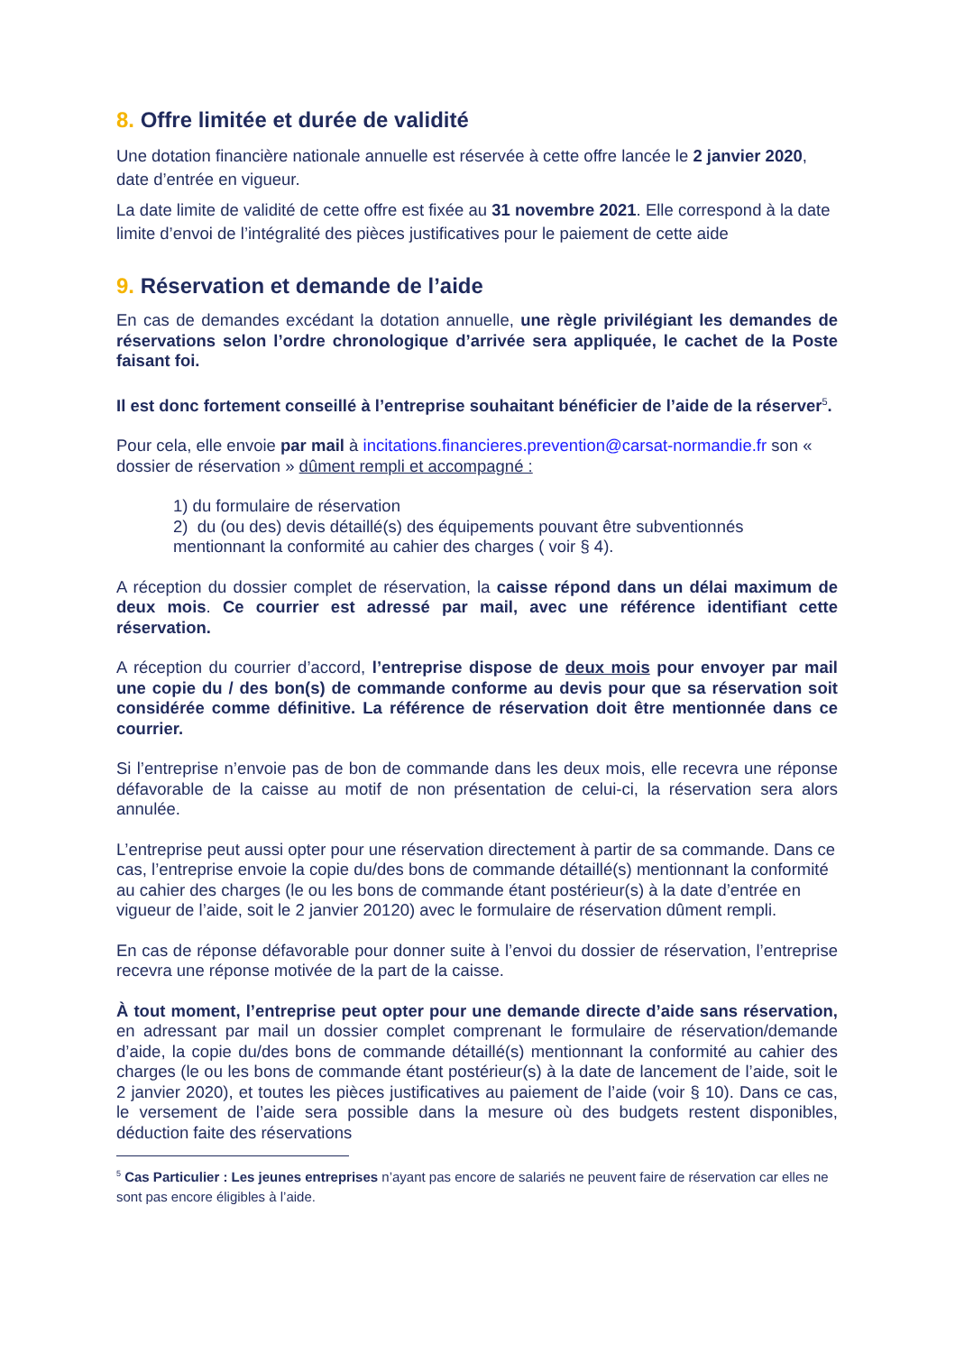8. Offre limitée et durée de validité
Une dotation financière nationale annuelle est réservée à cette offre lancée le 2 janvier 2020, date d’entrée en vigueur.
La date limite de validité de cette offre est fixée au 31 novembre 2021. Elle correspond à la date limite d’envoi de l’intégralité des pièces justificatives pour le paiement de cette aide
9. Réservation et demande de l’aide
En cas de demandes excédant la dotation annuelle, une règle privilégiant les demandes de réservations selon l’ordre chronologique d’arrivée sera appliquée, le cachet de la Poste faisant foi.
Il est donc fortement conseillé à l’entreprise souhaitant bénéficier de l’aide de la réserver<sup>5</sup>.
Pour cela, elle envoie par mail à incitations.financieres.prevention@carsat-normandie.fr son « dossier de réservation » dûment rempli et accompagné :
1) du formulaire de réservation
2) du (ou des) devis détaillé(s) des équipements pouvant être subventionnés mentionnant la conformité au cahier des charges ( voir § 4).
A réception du dossier complet de réservation, la caisse répond dans un délai maximum de deux mois. Ce courrier est adressé par mail, avec une référence identifiant cette réservation.
A réception du courrier d’accord, l’entreprise dispose de deux mois pour envoyer par mail une copie du / des bon(s) de commande conforme au devis pour que sa réservation soit considérée comme définitive. La référence de réservation doit être mentionnée dans ce courrier.
Si l’entreprise n’envoie pas de bon de commande dans les deux mois, elle recevra une réponse défavorable de la caisse au motif de non présentation de celui-ci, la réservation sera alors annulée.
L’entreprise peut aussi opter pour une réservation directement à partir de sa commande. Dans ce cas, l’entreprise envoie la copie du/des bons de commande détaillé(s) mentionnant la conformité au cahier des charges (le ou les bons de commande étant postérieur(s) à la date d’entrée en vigueur de l’aide, soit le 2 janvier 20120) avec le formulaire de réservation dûment rempli.
En cas de réponse défavorable pour donner suite à l’envoi du dossier de réservation, l’entreprise recevra une réponse motivée de la part de la caisse.
À tout moment, l’entreprise peut opter pour une demande directe d’aide sans réservation, en adressant par mail un dossier complet comprenant le formulaire de réservation/demande d’aide, la copie du/des bons de commande détaillé(s) mentionnant la conformité au cahier des charges (le ou les bons de commande étant postérieur(s) à la date de lancement de l’aide, soit le 2 janvier 2020), et toutes les pièces justificatives au paiement de l’aide (voir § 10). Dans ce cas, le versement de l’aide sera possible dans la mesure où des budgets restent disponibles, déduction faite des réservations
<sup>5</sup> Cas Particulier : Les jeunes entreprises n’ayant pas encore de salariés ne peuvent faire de réservation car elles ne sont pas encore éligibles à l’aide.